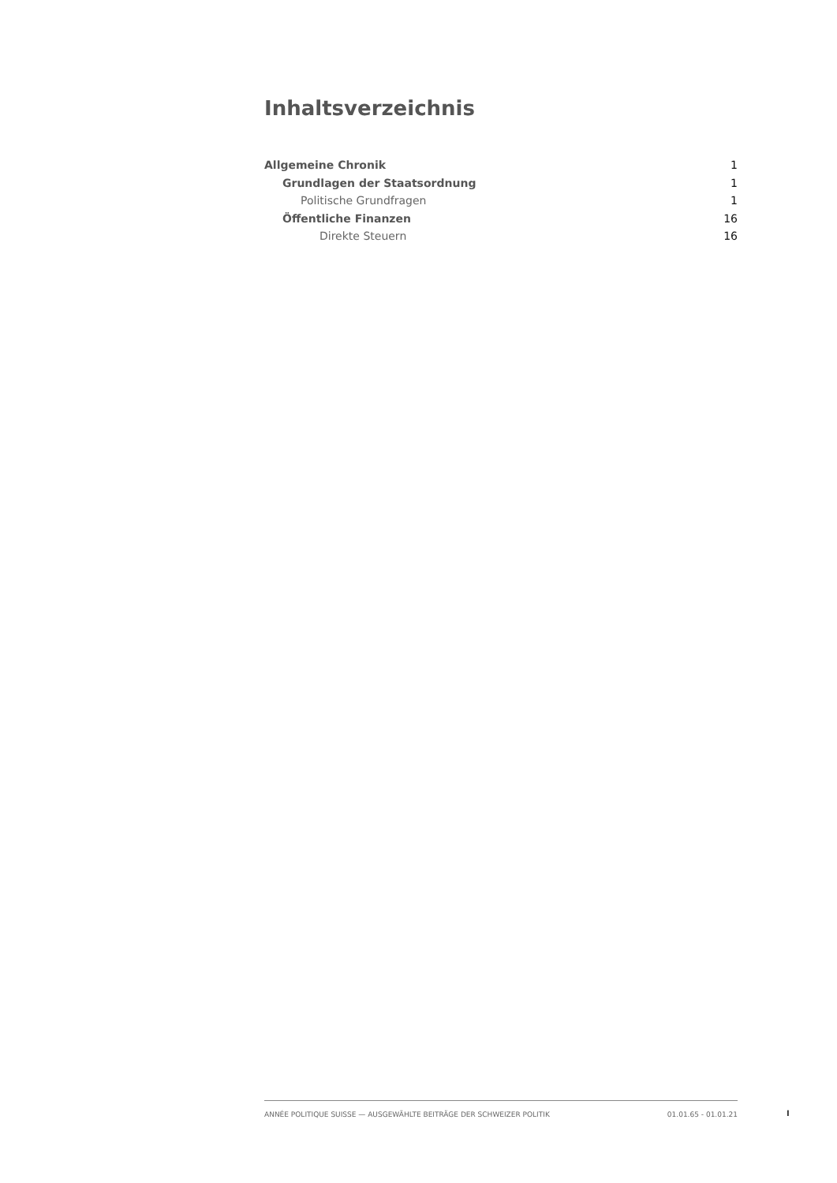Inhaltsverzeichnis
Allgemeine Chronik 1
Grundlagen der Staatsordnung 1
Politische Grundfragen 1
Öffentliche Finanzen 16
Direkte Steuern 16
ANNÉE POLITIQUE SUISSE — AUSGEWÄHLTE BEITRÄGE DER SCHWEIZER POLITIK 01.01.65 - 01.01.21
I